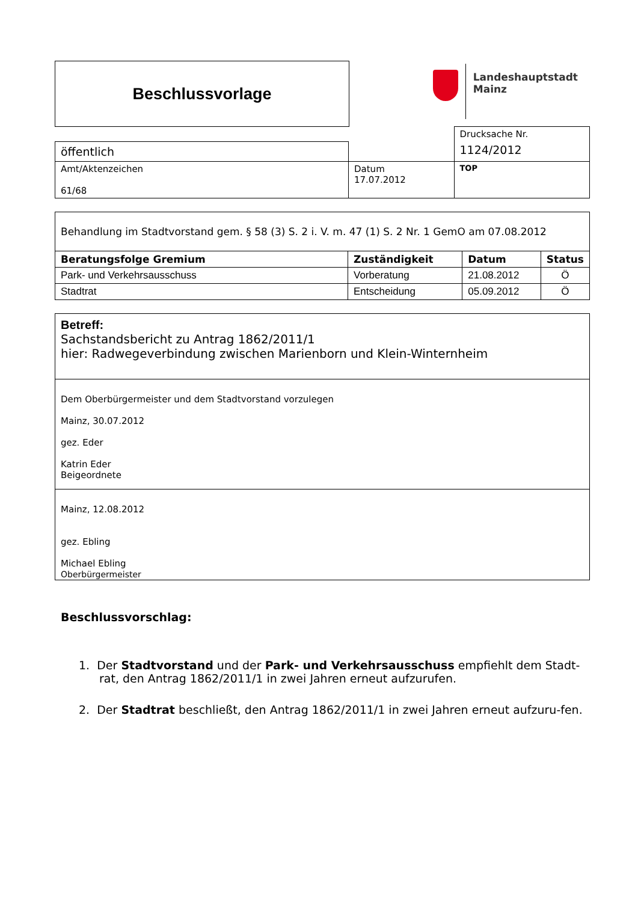Beschlussvorlage
Landeshauptstadt
Mainz
| | | Drucksache Nr. |
| öffentlich | | 1124/2012 |
| Amt/Aktenzeichen 61/68 | Datum 17.07.2012 | TOP |
| Behandlung im Stadtvorstand gem. § 58 (3) S. 2 i. V. m. 47 (1) S. 2 Nr. 1 GemO am 07.08.2012 | | | |
| Beratungsfolge Gremium | Zuständigkeit | Datum | Status |
| Park- und Verkehrsausschuss | Vorberatung | 21.08.2012 | Ö |
| Stadtrat | Entscheidung | 05.09.2012 | Ö |
Betreff:
Sachstandsbericht zu Antrag 1862/2011/1
hier: Radwegeverbindung zwischen Marienborn und Klein-Winternheim
Dem Oberbürgermeister und dem Stadtvorstand vorzulegen
Mainz, 30.07.2012
gez. Eder
Katrin Eder
Beigeordnete
Mainz, 12.08.2012
gez. Ebling
Michael Ebling
Oberbürgermeister
Beschlussvorschlag:
1. Der Stadtvorstand und der Park- und Verkehrsausschuss empfiehlt dem Stadt-rat, den Antrag 1862/2011/1 in zwei Jahren erneut aufzurufen.
2. Der Stadtrat beschließt, den Antrag 1862/2011/1 in zwei Jahren erneut aufzuru-fen.